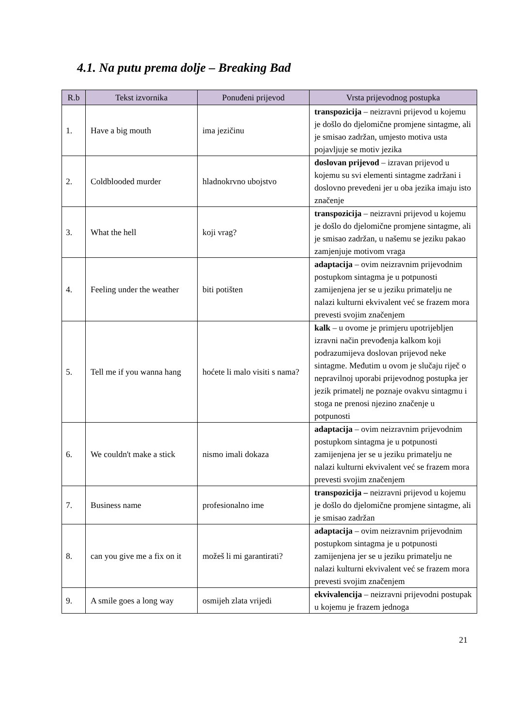4.1. Na putu prema dolje – Breaking Bad
| R.b | Tekst izvornika | Ponuđeni prijevod | Vrsta prijevodnog postupka |
| --- | --- | --- | --- |
| 1. | Have a big mouth | ima jezičinu | transpozicija – neizravni prijevod u kojemu je došlo do djelomične promjene sintagme, ali je smisao zadržan, umjesto motiva usta pojavljuje se motiv jezika |
| 2. | Coldblooded murder | hladnokrvno ubojstvo | doslovan prijevod – izravan prijevod u kojemu su svi elementi sintagme zadržani i doslovno prevedeni jer u oba jezika imaju isto značenje |
| 3. | What the hell | koji vrag? | transpozicija – neizravni prijevod u kojemu je došlo do djelomične promjene sintagme, ali je smisao zadržan, u našemu se jeziku pakao zamjenjuje motivom vraga |
| 4. | Feeling under the weather | biti potišten | adaptacija – ovim neizravnim prijevodnim postupkom sintagma je u potpunosti zamijenjena jer se u jeziku primatelju ne nalazi kulturni ekvivalent već se frazem mora prevesti svojim značenjem |
| 5. | Tell me if you wanna hang | hoćete li malo visiti s nama? | kalk – u ovome je primjeru upotrijebljen izravni način prevođenja kalkom koji podrazumijeva doslovan prijevod neke sintagme. Međutim u ovom je slučaju riječ o nepravilnoj uporabi prijevodnog postupka jer jezik primatelj ne poznaje ovakvu sintagmu i stoga ne prenosi njezino značenje u potpunosti |
| 6. | We couldn't make a stick | nismo imali dokaza | adaptacija – ovim neizravnim prijevodnim postupkom sintagma je u potpunosti zamijenjena jer se u jeziku primatelju ne nalazi kulturni ekvivalent već se frazem mora prevesti svojim značenjem |
| 7. | Business name | profesionalno ime | transpozicija – neizravni prijevod u kojemu je došlo do djelomične promjene sintagme, ali je smisao zadržan |
| 8. | can you give me a fix on it | možeš li mi garantirati? | adaptacija – ovim neizravnim prijevodnim postupkom sintagma je u potpunosti zamijenjena jer se u jeziku primatelju ne nalazi kulturni ekvivalent već se frazem mora prevesti svojim značenjem |
| 9. | A smile goes a long way | osmijeh zlata vrijedi | ekvivalencija – neizravni prijevodni postupak u kojemu je frazem jednoga |
21